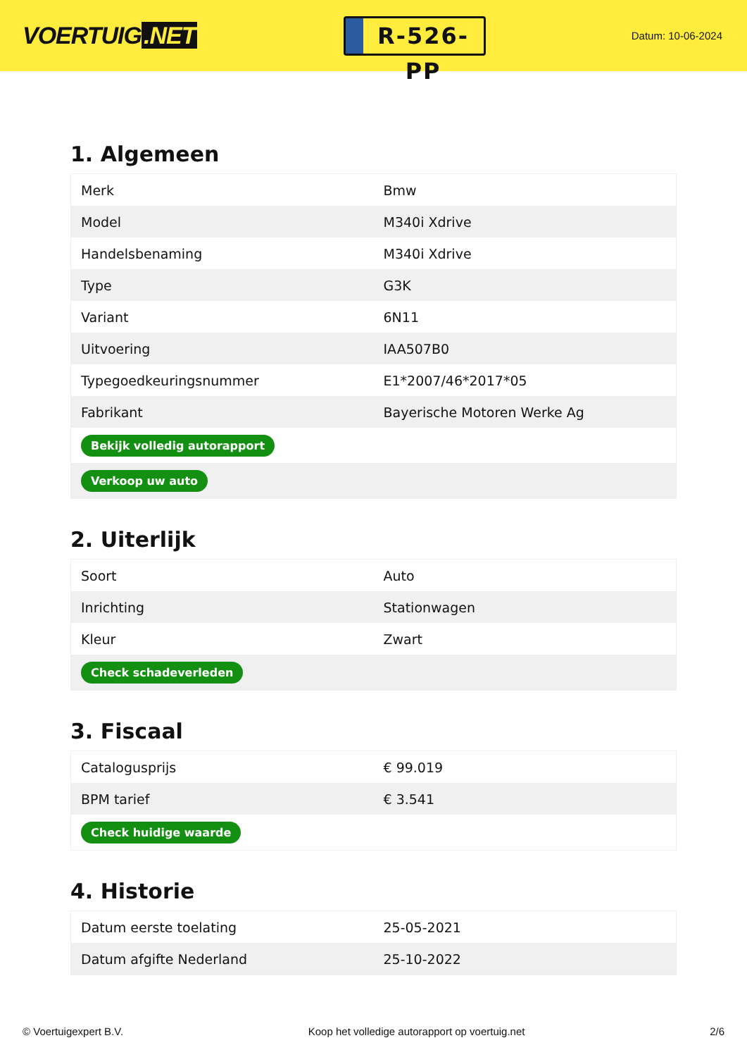VOERTUIG.NET
R-526-PP
Datum: 10-06-2024
1. Algemeen
| Merk | Bmw |
| Model | M340i Xdrive |
| Handelsbenaming | M340i Xdrive |
| Type | G3K |
| Variant | 6N11 |
| Uitvoering | IAA507B0 |
| Typegoedkeuringsnummer | E1*2007/46*2017*05 |
| Fabrikant | Bayerische Motoren Werke Ag |
| Bekijk volledig autorapport | |
| Verkoop uw auto | |
2. Uiterlijk
| Soort | Auto |
| Inrichting | Stationwagen |
| Kleur | Zwart |
| Check schadeverleden | |
3. Fiscaal
| Catalogusprijs | € 99.019 |
| BPM tarief | € 3.541 |
| Check huidige waarde | |
4. Historie
| Datum eerste toelating | 25-05-2021 |
| Datum afgifte Nederland | 25-10-2022 |
© Voertuigexpert B.V. Koop het volledige autorapport op voertuig.net 2/6